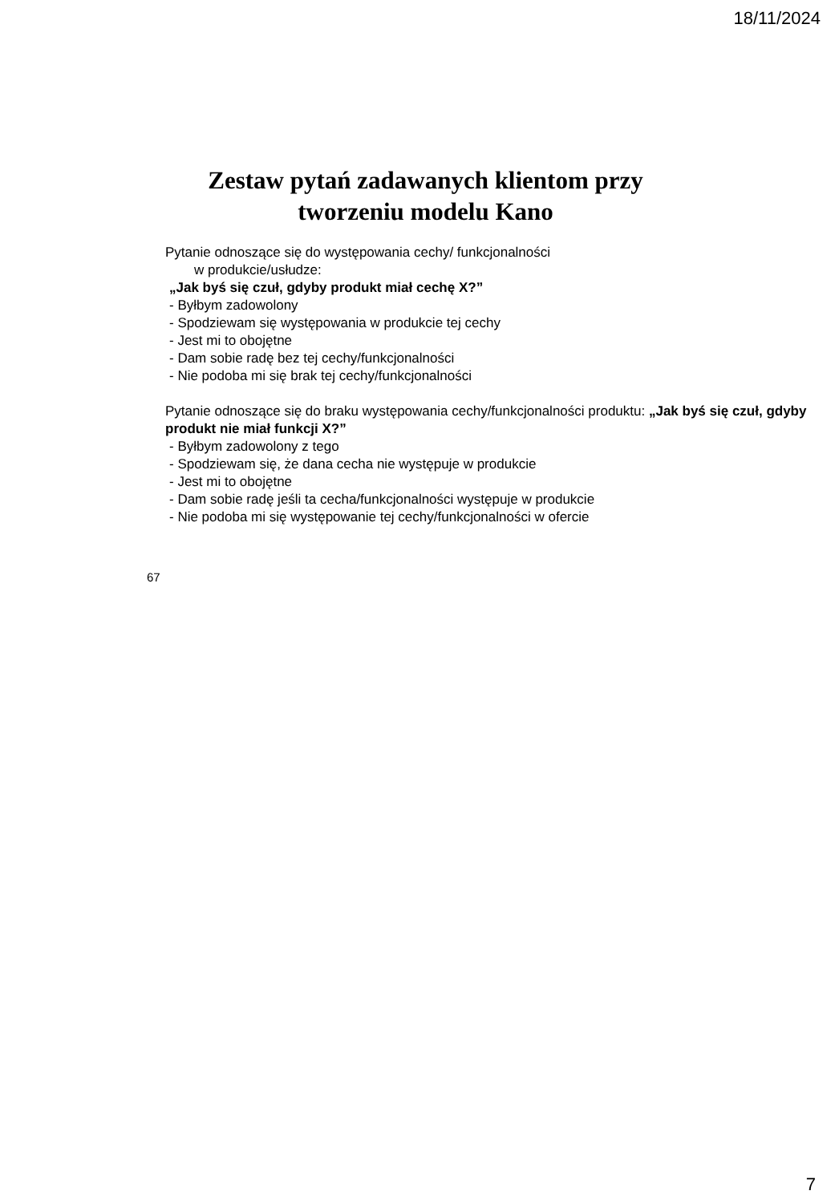18/11/2024
Zestaw pytań zadawanych klientom przy
tworzeniu modelu Kano
Pytanie odnoszące się do występowania cechy/ funkcjonalności
w produkcie/usłudze:
„Jak byś się czuł, gdyby produkt miał cechę X?”
- Byłbym zadowolony
- Spodziewam się występowania w produkcie tej cechy
- Jest mi to obojętne
- Dam sobie radę bez tej cechy/funkcjonalności
- Nie podoba mi się brak tej cechy/funkcjonalności
Pytanie odnoszące się do braku występowania cechy/funkcjonalności produktu: „Jak byś się czuł, gdyby produkt nie miał funkcji X?”
- Byłbym zadowolony z tego
- Spodziewam się, że dana cecha nie występuje w produkcie
- Jest mi to obojętne
- Dam sobie radę jeśli ta cecha/funkcjonalności występuje w produkcie
- Nie podoba mi się występowanie tej cechy/funkcjonalności w ofercie
67
7